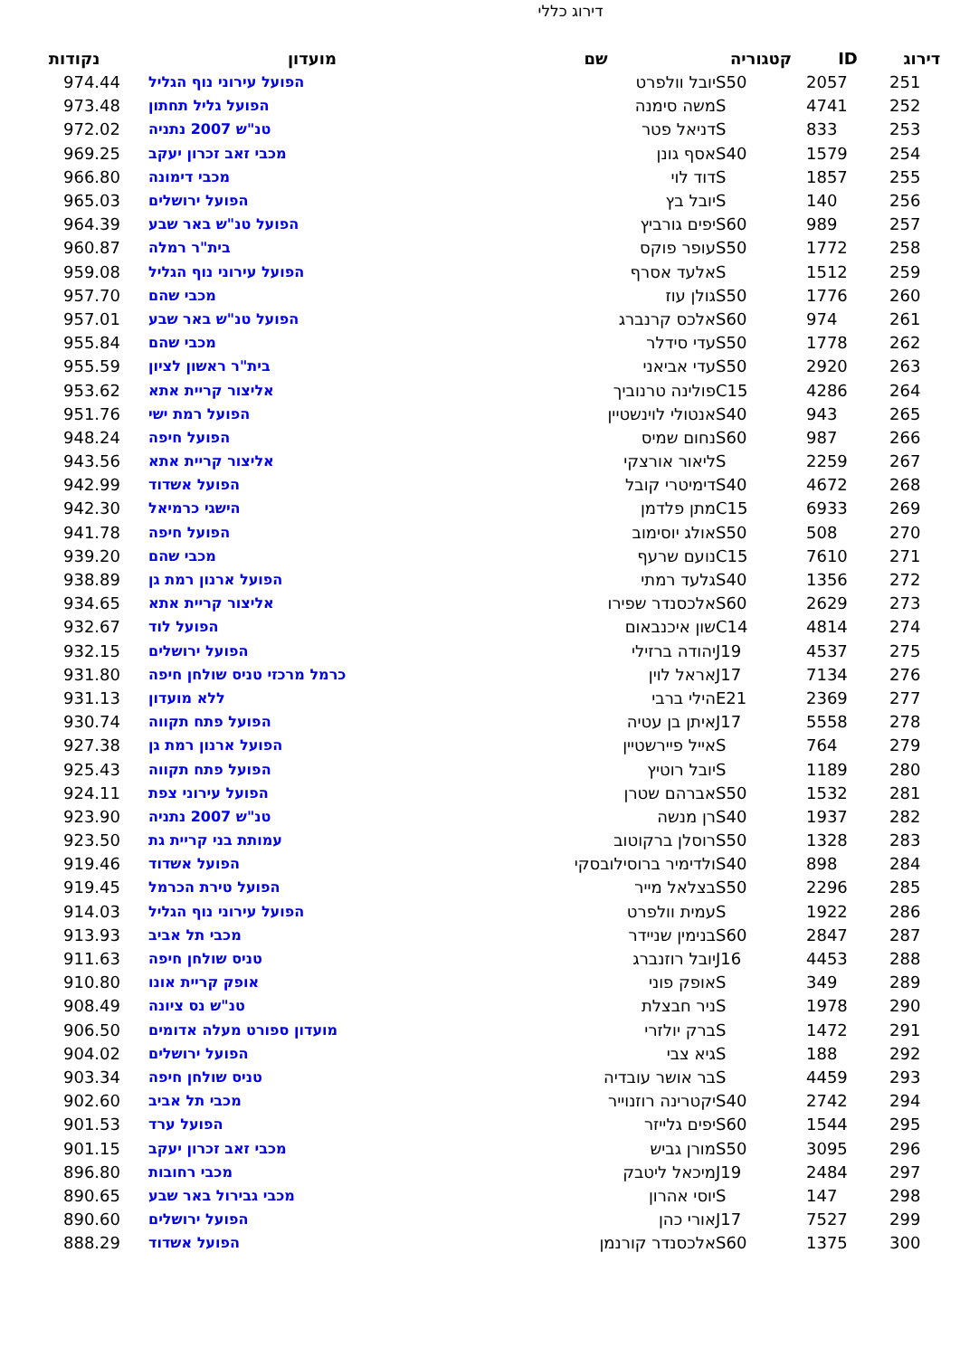דירוג כללי
| דירוג | ID | קטגוריה | שם | מועדון | נקודות |
| --- | --- | --- | --- | --- | --- |
| 251 | 2057 | S50 | יובל וולפרט | הפועל עירוני נוף הגליל | 974.44 |
| 252 | 4741 | S | משה סימנה | הפועל גליל תחתון | 973.48 |
| 253 | 833 | S | דניאל פטר | טנ"ש 2007 נתניה | 972.02 |
| 254 | 1579 | S40 | אסף גונן | מכבי זאב זכרון יעקב | 969.25 |
| 255 | 1857 | S | דוד לוי | מכבי דימונה | 966.80 |
| 256 | 140 | S | יובל בץ | הפועל ירושלים | 965.03 |
| 257 | 989 | S60 | יפים גורביץ | הפועל טנ"ש באר שבע | 964.39 |
| 258 | 1772 | S50 | עופר פוקס | בית"ר רמלה | 960.87 |
| 259 | 1512 | S | אלעד אסרף | הפועל עירוני נוף הגליל | 959.08 |
| 260 | 1776 | S50 | גולן עוז | מכבי שהם | 957.70 |
| 261 | 974 | S60 | אלכס קרנברג | הפועל טנ"ש באר שבע | 957.01 |
| 262 | 1778 | S50 | עדי סידלר | מכבי שהם | 955.84 |
| 263 | 2920 | S50 | עדי אביאני | בית"ר ראשון לציון | 955.59 |
| 264 | 4286 | C15 | פולינה טרנוביך | אליצור קריית אתא | 953.62 |
| 265 | 943 | S40 | אנטולי לוינשטיין | הפועל רמת ישי | 951.76 |
| 266 | 987 | S60 | נחום שמיס | הפועל חיפה | 948.24 |
| 267 | 2259 | S | ליאור אורצקי | אליצור קריית אתא | 943.56 |
| 268 | 4672 | S40 | דימיטרי קובל | הפועל אשדוד | 942.99 |
| 269 | 6933 | C15 | מתן פלדמן | הישגי כרמיאל | 942.30 |
| 270 | 508 | S50 | אולג יוסימוב | הפועל חיפה | 941.78 |
| 271 | 7610 | C15 | נועם שרעף | מכבי שהם | 939.20 |
| 272 | 1356 | S40 | גלעד רמתי | הפועל ארנון רמת גן | 938.89 |
| 273 | 2629 | S60 | אלכסנדר שפירו | אליצור קריית אתא | 934.65 |
| 274 | 4814 | C14 | שון איכנבאום | הפועל לוד | 932.67 |
| 275 | 4537 | J19 | יהודה ברזילי | הפועל ירושלים | 932.15 |
| 276 | 7134 | J17 | אראל לוין | כרמל מרכזי טניס שולחן חיפה | 931.80 |
| 277 | 2369 | E21 | הילי ברבי | ללא מועדון | 931.13 |
| 278 | 5558 | J17 | איתן בן עטיה | הפועל פתח תקווה | 930.74 |
| 279 | 764 | S | אייל פיירשטיין | הפועל ארנון רמת גן | 927.38 |
| 280 | 1189 | S | יובל רוטיץ | הפועל פתח תקווה | 925.43 |
| 281 | 1532 | S50 | אברהם שטרן | הפועל עירוני צפת | 924.11 |
| 282 | 1937 | S40 | רן מנשה | טנ"ש 2007 נתניה | 923.90 |
| 283 | 1328 | S50 | רוסלן ברקוטוב | עמותת בני קריית גת | 923.50 |
| 284 | 898 | S40 | ולדימיר ברוסילובסקי | הפועל אשדוד | 919.46 |
| 285 | 2296 | S50 | בצלאל מייר | הפועל טירת הכרמל | 919.45 |
| 286 | 1922 | S | עמית וולפרט | הפועל עירוני נוף הגליל | 914.03 |
| 287 | 2847 | S60 | בנימין שניידר | מכבי תל אביב | 913.93 |
| 288 | 4453 | J16 | יובל רוזנברג | טניס שולחן חיפה | 911.63 |
| 289 | 349 | S | אופק פוני | אופק קריית אונו | 910.80 |
| 290 | 1978 | S | ניר חבצלת | טנ"ש נס ציונה | 908.49 |
| 291 | 1472 | S | ברק יולזרי | מועדון ספורט מעלה אדומים | 906.50 |
| 292 | 188 | S | גיא צבי | הפועל ירושלים | 904.02 |
| 293 | 4459 | S | בר אושר עובדיה | טניס שולחן חיפה | 903.34 |
| 294 | 2742 | S40 | יקטרינה רוזנוייר | מכבי תל אביב | 902.60 |
| 295 | 1544 | S60 | יפים גלייזר | הפועל ערד | 901.53 |
| 296 | 3095 | S50 | מורן גביש | מכבי זאב זכרון יעקב | 901.15 |
| 297 | 2484 | J19 | מיכאל ליטבק | מכבי רחובות | 896.80 |
| 298 | 147 | S | יוסי אהרון | מכבי גבירול באר שבע | 890.65 |
| 299 | 7527 | J17 | אורי כהן | הפועל ירושלים | 890.60 |
| 300 | 1375 | S60 | אלכסנדר קורנמן | הפועל אשדוד | 888.29 |